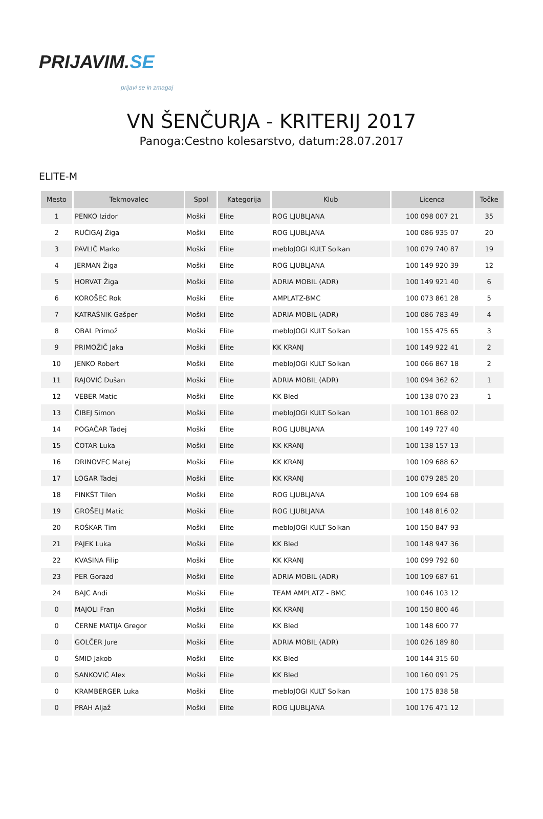PRIJAVIM. SE
prijavi se in zmagaj
VN ŠENČURJA - KRITERIJ 2017
Panoga:Cestno kolesarstvo, datum:28.07.2017
ELITE-M
| Mesto | Tekmovalec | Spol | Kategorija | Klub | Licenca | Točke |
| --- | --- | --- | --- | --- | --- | --- |
| 1 | PENKO Izidor | Moški | Elite | ROG LJUBLJANA | 100 098 007 21 | 35 |
| 2 | RUČIGAJ Žiga | Moški | Elite | ROG LJUBLJANA | 100 086 935 07 | 20 |
| 3 | PAVLIČ Marko | Moški | Elite | mebloJOGI KULT Solkan | 100 079 740 87 | 19 |
| 4 | JERMAN Žiga | Moški | Elite | ROG LJUBLJANA | 100 149 920 39 | 12 |
| 5 | HORVAT Žiga | Moški | Elite | ADRIA MOBIL (ADR) | 100 149 921 40 | 6 |
| 6 | KOROŠEC Rok | Moški | Elite | AMPLATZ-BMC | 100 073 861 28 | 5 |
| 7 | KATRAŠNIK Gašper | Moški | Elite | ADRIA MOBIL (ADR) | 100 086 783 49 | 4 |
| 8 | OBAL Primož | Moški | Elite | mebloJOGI KULT Solkan | 100 155 475 65 | 3 |
| 9 | PRIMOŽIČ Jaka | Moški | Elite | KK KRANJ | 100 149 922 41 | 2 |
| 10 | JENKO Robert | Moški | Elite | mebloJOGI KULT Solkan | 100 066 867 18 | 2 |
| 11 | RAJOVIĆ Dušan | Moški | Elite | ADRIA MOBIL (ADR) | 100 094 362 62 | 1 |
| 12 | VEBER Matic | Moški | Elite | KK Bled | 100 138 070 23 | 1 |
| 13 | ČIBEJ Simon | Moški | Elite | mebloJOGI KULT Solkan | 100 101 868 02 | |
| 14 | POGAČAR Tadej | Moški | Elite | ROG LJUBLJANA | 100 149 727 40 | |
| 15 | ČOTAR Luka | Moški | Elite | KK KRANJ | 100 138 157 13 | |
| 16 | DRINOVEC Matej | Moški | Elite | KK KRANJ | 100 109 688 62 | |
| 17 | LOGAR Tadej | Moški | Elite | KK KRANJ | 100 079 285 20 | |
| 18 | FINKŠT Tilen | Moški | Elite | ROG LJUBLJANA | 100 109 694 68 | |
| 19 | GROŠELJ Matic | Moški | Elite | ROG LJUBLJANA | 100 148 816 02 | |
| 20 | ROŠKAR Tim | Moški | Elite | mebloJOGI KULT Solkan | 100 150 847 93 | |
| 21 | PAJEK Luka | Moški | Elite | KK Bled | 100 148 947 36 | |
| 22 | KVASINA Filip | Moški | Elite | KK KRANJ | 100 099 792 60 | |
| 23 | PER Gorazd | Moški | Elite | ADRIA MOBIL (ADR) | 100 109 687 61 | |
| 24 | BAJC Andi | Moški | Elite | TEAM AMPLATZ - BMC | 100 046 103 12 | |
| 0 | MAJOLI Fran | Moški | Elite | KK KRANJ | 100 150 800 46 | |
| 0 | ČERNE MATIJA Gregor | Moški | Elite | KK Bled | 100 148 600 77 | |
| 0 | GOLČER Jure | Moški | Elite | ADRIA MOBIL (ADR) | 100 026 189 80 | |
| 0 | ŠMID Jakob | Moški | Elite | KK Bled | 100 144 315 60 | |
| 0 | SANKOVIĆ Alex | Moški | Elite | KK Bled | 100 160 091 25 | |
| 0 | KRAMBERGER Luka | Moški | Elite | mebloJOGI KULT Solkan | 100 175 838 58 | |
| 0 | PRAH Aljaž | Moški | Elite | ROG LJUBLJANA | 100 176 471 12 | |